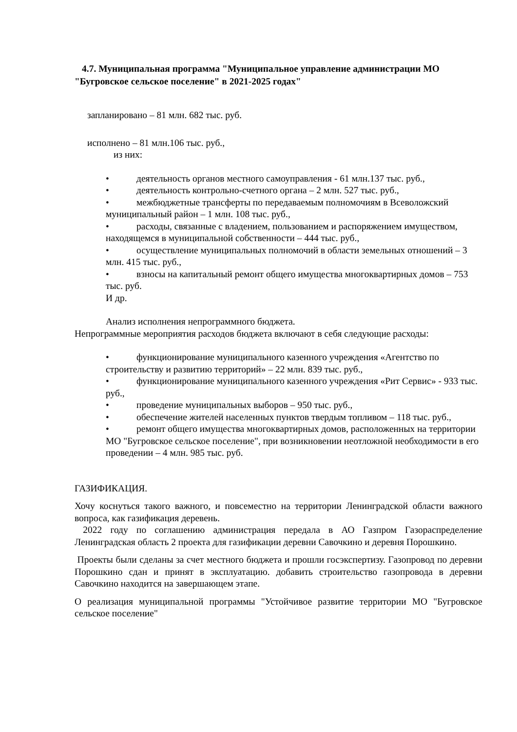4.7. Муниципальная программа "Муниципальное управление администрации МО "Бугровское сельское поселение" в 2021-2025 годах"
запланировано – 81 млн. 682 тыс. руб.
исполнено – 81 млн.106 тыс. руб.,
из них:
• деятельность органов местного самоуправления - 61 млн.137 тыс. руб.,
• деятельность контрольно-счетного органа – 2 млн. 527 тыс. руб.,
• межбюджетные трансферты по передаваемым полномочиям в Всеволожский муниципальный район – 1 млн. 108 тыс. руб.,
• расходы, связанные с владением, пользованием и распоряжением имуществом, находящемся в муниципальной собственности – 444 тыс. руб.,
• осуществление муниципальных полномочий в области земельных отношений – 3 млн. 415 тыс. руб.,
• взносы на капитальный ремонт общего имущества многоквартирных домов – 753 тыс. руб.
И др.
Анализ исполнения непрограммного бюджета.
Непрограммные мероприятия расходов бюджета включают в себя следующие расходы:
• функционирование муниципального казенного учреждения «Агентство по строительству и развитию территорий» – 22 млн. 839 тыс. руб.,
• функционирование муниципального казенного учреждения «Рит Сервис» - 933 тыс. руб.,
• проведение муниципальных выборов – 950 тыс. руб.,
• обеспечение жителей населенных пунктов твердым топливом – 118 тыс. руб.,
• ремонт общего имущества многоквартирных домов, расположенных на территории МО "Бугровское сельское поселение", при возникновении неотложной необходимости в его проведении – 4 млн. 985 тыс. руб.
ГАЗИФИКАЦИЯ.
Хочу коснуться такого важного, и повсеместно на территории Ленинградской области важного вопроса, как газификация деревень.
2022 году по соглашению администрация передала в АО Газпром Газораспределение Ленинградская область 2 проекта для газификации деревни Савочкино и деревня Порошкино.
Проекты были сделаны за счет местного бюджета и прошли госэкспертизу. Газопровод по деревни Порошкино сдан и принят в эксплуатацию. добавить строительство газопровода в деревни Савочкино находится на завершающем этапе.
О реализация муниципальной программы "Устойчивое развитие территории МО "Бугровское сельское поселение"